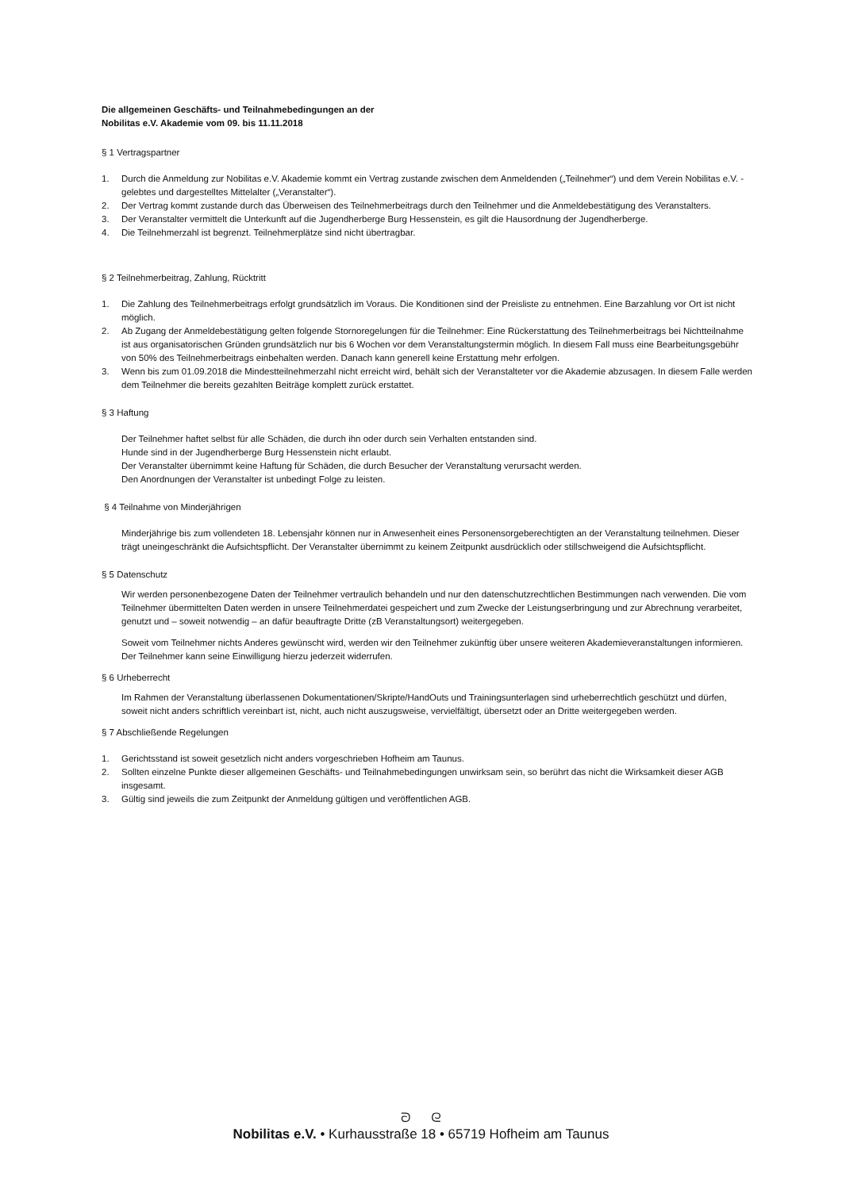Die allgemeinen Geschäfts- und Teilnahmebedingungen an der
Nobilitas e.V. Akademie vom 09. bis 11.11.2018
§ 1 Vertragspartner
1. Durch die Anmeldung zur Nobilitas e.V. Akademie kommt ein Vertrag zustande zwischen dem Anmeldenden („Teilnehmer“) und dem Verein Nobilitas e.V. - gelebtes und dargestelltes Mittelalter („Veranstalter“).
2. Der Vertrag kommt zustande durch das Überweisen des Teilnehmerbeitrags durch den Teilnehmer und die Anmeldebestätigung des Veranstalters.
3. Der Veranstalter vermittelt die Unterkunft auf die Jugendherberge Burg Hessenstein, es gilt die Hausordnung der Jugendherberge.
4. Die Teilnehmerzahl ist begrenzt. Teilnehmerplätze sind nicht übertragbar.
§ 2 Teilnehmerbeitrag, Zahlung, Rücktritt
1. Die Zahlung des Teilnehmerbeitrags erfolgt grundsätzlich im Voraus. Die Konditionen sind der Preisliste zu entnehmen. Eine Barzahlung vor Ort ist nicht möglich.
2. Ab Zugang der Anmeldebestätigung gelten folgende Stornoregelungen für die Teilnehmer: Eine Rückerstattung des Teilnehmerbeitrags bei Nichtteilnahme ist aus organisatorischen Gründen grundsätzlich nur bis 6 Wochen vor dem Veranstaltungstermin möglich. In diesem Fall muss eine Bearbeitungsgebühr von 50% des Teilnehmerbeitrags einbehalten werden. Danach kann generell keine Erstattung mehr erfolgen.
3. Wenn bis zum 01.09.2018 die Mindestteilnehmerzahl nicht erreicht wird, behält sich der Veranstalteter vor die Akademie abzusagen. In diesem Falle werden dem Teilnehmer die bereits gezahlten Beiträge komplett zurück erstattet.
§ 3 Haftung
Der Teilnehmer haftet selbst für alle Schäden, die durch ihn oder durch sein Verhalten entstanden sind.
Hunde sind in der Jugendherberge Burg Hessenstein nicht erlaubt.
Der Veranstalter übernimmt keine Haftung für Schäden, die durch Besucher der Veranstaltung verursacht werden.
Den Anordnungen der Veranstalter ist unbedingt Folge zu leisten.
§ 4 Teilnahme von Minderjährigen
Minderjährige bis zum vollendeten 18. Lebensjahr können nur in Anwesenheit eines Personensorgeberechtigten an der Veranstaltung teilnehmen. Dieser trägt uneingeschränkt die Aufsichtspflicht. Der Veranstalter übernimmt zu keinem Zeitpunkt ausdrücklich oder stillschweigend die Aufsichtspflicht.
§ 5 Datenschutz
Wir werden personenbezogene Daten der Teilnehmer vertraulich behandeln und nur den datenschutzrechtlichen Bestimmungen nach verwenden. Die vom Teilnehmer übermittelten Daten werden in unsere Teilnehmerdatei gespeichert und zum Zwecke der Leistungserbringung und zur Abrechnung verarbeitet, genutzt und – soweit notwendig – an dafür beauftragte Dritte (zB Veranstaltungsort) weitergegeben.
Soweit vom Teilnehmer nichts Anderes gewünscht wird, werden wir den Teilnehmer zukünftig über unsere weiteren Akademieveranstaltungen informieren. Der Teilnehmer kann seine Einwilligung hierzu jederzeit widerrufen.
§ 6 Urheberrecht
Im Rahmen der Veranstaltung überlassenen Dokumentationen/Skripte/HandOuts und Trainingsunterlagen sind urheberrechtlich geschützt und dürfen, soweit nicht anders schriftlich vereinbart ist, nicht, auch nicht auszugsweise, vervielfältigt, übersetzt oder an Dritte weitergegeben werden.
§ 7 Abschließende Regelungen
1. Gerichtsstand ist soweit gesetzlich nicht anders vorgeschrieben Hofheim am Taunus.
2. Sollten einzelne Punkte dieser allgemeinen Geschäfts- und Teilnahmebedingungen unwirksam sein, so berührt das nicht die Wirksamkeit dieser AGB insgesamt.
3. Gültig sind jeweils die zum Zeitpunkt der Anmeldung gültigen und veröffentlichen AGB.
ᘐ ᘓ
Nobilitas e.V. • Kurhausstraße 18 • 65719 Hofheim am Taunus